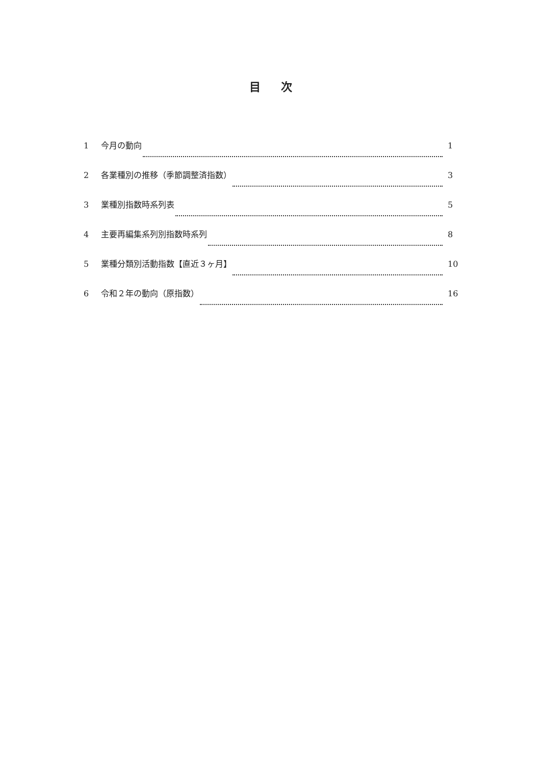目次
1 今月の動向 1
2 各業種別の推移（季節調整済指数） 3
3 業種別指数時系列表 5
4 主要再編集系列別指数時系列 8
5 業種分類別活動指数【直近３ヶ月】 10
6 令和２年の動向（原指数） 16